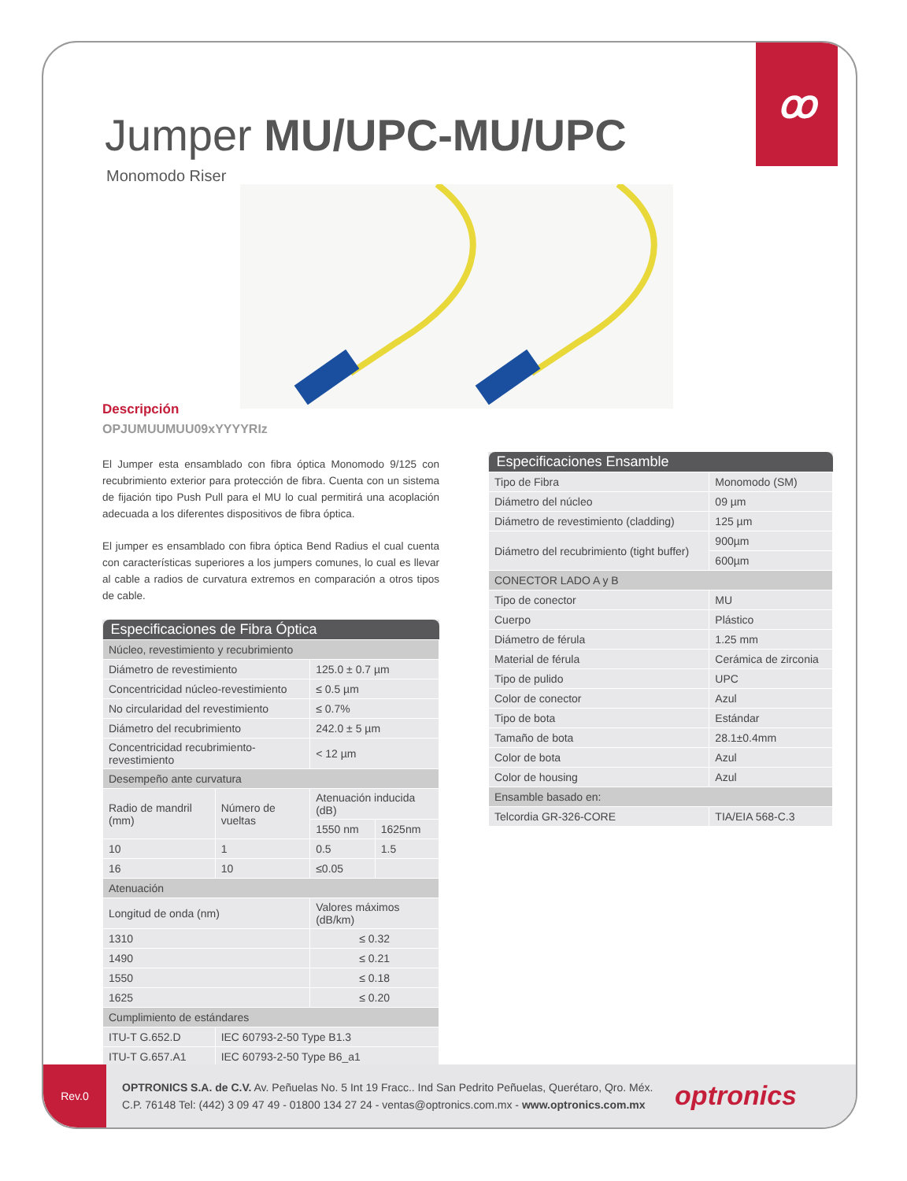ꝏ
Jumper MU/UPC-MU/UPC
Monomodo Riser
Descripción
OPJUMUUMUU09xYYYYRIz
El Jumper esta ensamblado con fibra óptica Monomodo 9/125 con recubrimiento exterior para protección de fibra. Cuenta con un sistema de fijación tipo Push Pull para el MU lo cual permitirá una acoplación adecuada a los diferentes dispositivos de fibra óptica.
El jumper es ensamblado con fibra óptica Bend Radius el cual cuenta con características superiores a los jumpers comunes, lo cual es llevar al cable a radios de curvatura extremos en comparación a otros tipos de cable.
| Especificaciones de Fibra Óptica | | | |
| --- | --- | --- | --- |
| Núcleo, revestimiento y recubrimiento | | | |
| Diámetro de revestimiento | | 125.0 ± 0.7 µm | |
| Concentricidad núcleo-revestimiento | | ≤ 0.5 µm | |
| No circularidad del revestimiento | | ≤ 0.7% | |
| Diámetro del recubrimiento | | 242.0 ± 5 µm | |
| Concentricidad recubrimiento-revestimiento | | < 12 µm | |
| Desempeño ante curvatura | | | |
| Radio de mandril (mm) | Número de vueltas | Atenuación inducida (dB) | |
| | | 1550 nm | 1625nm |
| 10 | 1 | 0.5 | 1.5 |
| 16 | 10 | ≤0.05 | |
| Atenuación | | | |
| Longitud de onda (nm) | | Valores máximos (dB/km) | |
| 1310 | | ≤ 0.32 | |
| 1490 | | ≤ 0.21 | |
| 1550 | | ≤ 0.18 | |
| 1625 | | ≤ 0.20 | |
| Cumplimiento de estándares | | | |
| ITU-T G.652.D | IEC 60793-2-50 Type B1.3 | | |
| ITU-T G.657.A1 | IEC 60793-2-50 Type B6_a1 | | |
| Especificaciones Ensamble | |
| --- | --- |
| Tipo de Fibra | Monomodo (SM) |
| Diámetro del núcleo | 09 µm |
| Diámetro de revestimiento (cladding) | 125 µm |
| Diámetro del recubrimiento (tight buffer) | 900µm |
| | 600µm |
| CONECTOR LADO A y B | |
| Tipo de conector | MU |
| Cuerpo | Plástico |
| Diámetro de férula | 1.25 mm |
| Material de férula | Cerámica de zirconia |
| Tipo de pulido | UPC |
| Color de conector | Azul |
| Tipo de bota | Estándar |
| Tamaño de bota | 28.1±0.4mm |
| Color de bota | Azul |
| Color de housing | Azul |
| Ensamble basado en: | |
| Telcordia GR-326-CORE | TIA/EIA 568-C.3 |
Rev.0
OPTRONICS S.A. de C.V. Av. Peñuelas No. 5 Int 19 Fracc.. Ind San Pedrito Peñuelas, Querétaro, Qro. Méx.
C.P. 76148 Tel: (442) 3 09 47 49 - 01800 134 27 24 - ventas@optronics.com.mx - www.optronics.com.mx
optronics